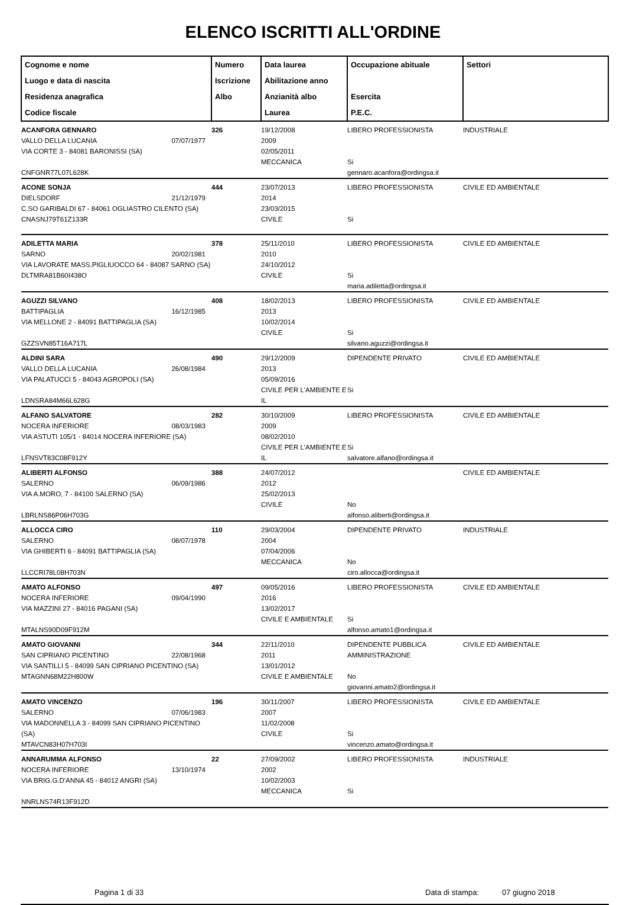ELENCO ISCRITTI ALL'ORDINE
| Cognome e nome Luogo e data di nascita Residenza anagrafica Codice fiscale | Numero Iscrizione Albo | Data laurea Abilitazione anno Anzianità albo Laurea | Occupazione abituale Esercita P.E.C. | Settori |
| --- | --- | --- | --- | --- |
| ACANFORA GENNARO VALLO DELLA LUCANIA 07/07/1977 VIA CORTE 3 - 84081 BARONISSI (SA) CNFGNR77L07L628K | 326 | 19/12/2008 2009 02/05/2011 MECCANICA | LIBERO PROFESSIONISTA Si gennaro.acanfora@ordingsa.it | INDUSTRIALE |
| ACONE SONJA DIELSDORF 21/12/1979 C.SO GARIBALDI 67 - 84061 OGLIASTRO CILENTO (SA) CNASNJ79T61Z133R | 444 | 23/07/2013 2014 23/03/2015 CIVILE | LIBERO PROFESSIONISTA Si | CIVILE ED AMBIENTALE |
| ADILETTA MARIA SARNO 20/02/1981 VIA LAVORATE MASS.PIGLIUOCCO 64 - 84087 SARNO (SA) DLTMRA81B60I438O | 378 | 25/11/2010 2010 24/10/2012 CIVILE | LIBERO PROFESSIONISTA Si maria.adiletta@ordingsa.it | CIVILE ED AMBIENTALE |
| AGUZZI SILVANO BATTIPAGLIA 16/12/1985 VIA MELLONE 2 - 84091 BATTIPAGLIA (SA) GZZSVN85T16A717L | 408 | 18/02/2013 2013 10/02/2014 CIVILE | LIBERO PROFESSIONISTA Si silvano.aguzzi@ordingsa.it | CIVILE ED AMBIENTALE |
| ALDINI SARA VALLO DELLA LUCANIA 26/08/1984 VIA PALATUCCI 5 - 84043 AGROPOLI (SA) LDNSRA84M66L628G | 490 | 29/12/2009 2013 05/09/2016 CIVILE PER L'AMBIENTE E IL | DIPENDENTE PRIVATO Si | CIVILE ED AMBIENTALE |
| ALFANO SALVATORE NOCERA INFERIORE 08/03/1983 VIA ASTUTI 105/1 - 84014 NOCERA INFERIORE (SA) LFNSVT83C08F912Y | 282 | 30/10/2009 2009 08/02/2010 CIVILE PER L'AMBIENTE E IL | LIBERO PROFESSIONISTA Si salvatore.alfano@ordingsa.it | CIVILE ED AMBIENTALE |
| ALIBERTI ALFONSO SALERNO 06/09/1986 VIA A.MORO, 7 - 84100 SALERNO (SA) LBRLNS86P06H703G | 388 | 24/07/2012 2012 25/02/2013 CIVILE | No alfonso.aliberti@ordingsa.it | CIVILE ED AMBIENTALE |
| ALLOCCA CIRO SALERNO 08/07/1978 VIA GHIBERTI 6 - 84091 BATTIPAGLIA (SA) LLCCRI78L08H703N | 110 | 29/03/2004 2004 07/04/2006 MECCANICA | DIPENDENTE PRIVATO No ciro.allocca@ordingsa.it | INDUSTRIALE |
| AMATO ALFONSO NOCERA INFERIORE 09/04/1990 VIA MAZZINI 27 - 84016 PAGANI (SA) MTALNS90D09F912M | 497 | 09/05/2016 2016 13/02/2017 CIVILE E AMBIENTALE | LIBERO PROFESSIONISTA Si alfonso.amato1@ordingsa.it | CIVILE ED AMBIENTALE |
| AMATO GIOVANNI SAN CIPRIANO PICENTINO 22/08/1968 VIA SANTILLI 5 - 84099 SAN CIPRIANO PICENTINO (SA) MTAGNN68M22H800W | 344 | 22/11/2010 2011 13/01/2012 CIVILE E AMBIENTALE | DIPENDENTE PUBBLICA AMMINISTRAZIONE No giovanni.amato2@ordingsa.it | CIVILE ED AMBIENTALE |
| AMATO VINCENZO SALERNO 07/06/1983 VIA MADONNELLA 3 - 84099 SAN CIPRIANO PICENTINO (SA) MTAVCN83H07H703I | 196 | 30/11/2007 2007 11/02/2008 CIVILE | LIBERO PROFESSIONISTA Si vincenzo.amato@ordingsa.it | CIVILE ED AMBIENTALE |
| ANNARUMMA ALFONSO NOCERA INFERIORE 13/10/1974 VIA BRIG.G.D'ANNA 45 - 84012 ANGRI (SA) NNRLNS74R13F912D | 22 | 27/09/2002 2002 10/02/2003 MECCANICA | LIBERO PROFESSIONISTA Si | INDUSTRIALE |
Pagina 1 di 33 Data di stampa: 07 giugno 2018